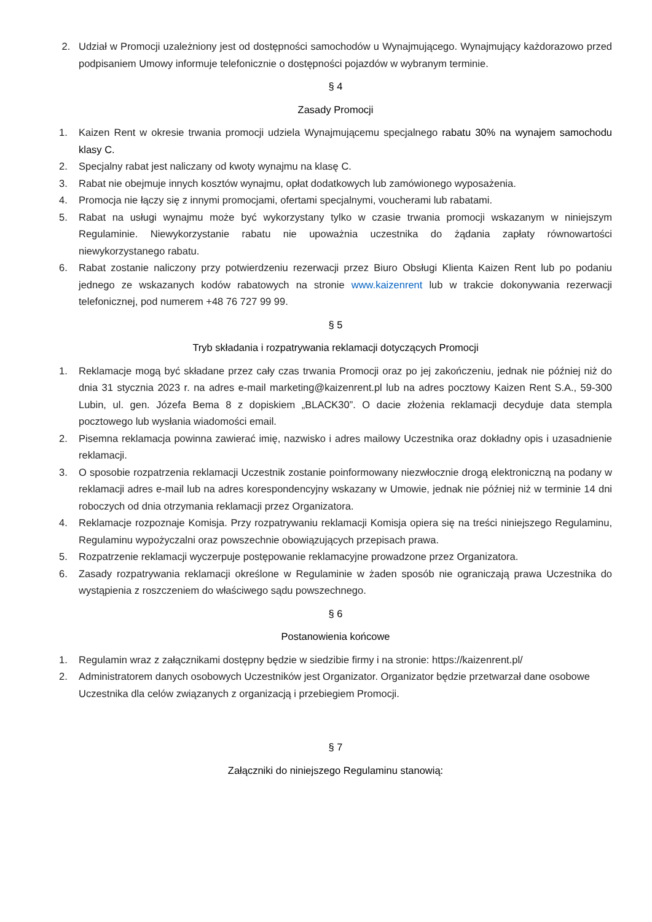2. Udział w Promocji uzależniony jest od dostępności samochodów u Wynajmującego. Wynajmujący każdorazowo przed podpisaniem Umowy informuje telefonicznie o dostępności pojazdów w wybranym terminie.
§ 4
Zasady Promocji
1. Kaizen Rent w okresie trwania promocji udziela Wynajmującemu specjalnego rabatu 30% na wynajem samochodu klasy C.
2. Specjalny rabat jest naliczany od kwoty wynajmu na klasę C.
3. Rabat nie obejmuje innych kosztów wynajmu, opłat dodatkowych lub zamówionego wyposażenia.
4. Promocja nie łączy się z innymi promocjami, ofertami specjalnymi, voucherami lub rabatami.
5. Rabat na usługi wynajmu może być wykorzystany tylko w czasie trwania promocji wskazanym w niniejszym Regulaminie. Niewykorzystanie rabatu nie upoważnia uczestnika do żądania zapłaty równowartości niewykorzystanego rabatu.
6. Rabat zostanie naliczony przy potwierdzeniu rezerwacji przez Biuro Obsługi Klienta Kaizen Rent lub po podaniu jednego ze wskazanych kodów rabatowych na stronie www.kaizenrent lub w trakcie dokonywania rezerwacji telefonicznej, pod numerem +48 76 727 99 99.
§ 5
Tryb składania i rozpatrywania reklamacji dotyczących Promocji
1. Reklamacje mogą być składane przez cały czas trwania Promocji oraz po jej zakończeniu, jednak nie później niż do dnia 31 stycznia 2023 r. na adres e-mail marketing@kaizenrent.pl lub na adres pocztowy Kaizen Rent S.A., 59-300 Lubin, ul. gen. Józefa Bema 8 z dopiskiem „BLACK30”. O dacie złożenia reklamacji decyduje data stempla pocztowego lub wysłania wiadomości email.
2. Pisemna reklamacja powinna zawierać imię, nazwisko i adres mailowy Uczestnika oraz dokładny opis i uzasadnienie reklamacji.
3. O sposobie rozpatrzenia reklamacji Uczestnik zostanie poinformowany niezwłocznie drogą elektroniczną na podany w reklamacji adres e-mail lub na adres korespondencyjny wskazany w Umowie, jednak nie później niż w terminie 14 dni roboczych od dnia otrzymania reklamacji przez Organizatora.
4. Reklamacje rozpoznaje Komisja. Przy rozpatrywaniu reklamacji Komisja opiera się na treści niniejszego Regulaminu, Regulaminu wypożyczalni oraz powszechnie obowiązujących przepisach prawa.
5. Rozpatrzenie reklamacji wyczerpuje postępowanie reklamacyjne prowadzone przez Organizatora.
6. Zasady rozpatrywania reklamacji określone w Regulaminie w żaden sposób nie ograniczają prawa Uczestnika do wystąpienia z roszczeniem do właściwego sądu powszechnego.
§ 6
Postanowienia końcowe
1. Regulamin wraz z załącznikami dostępny będzie w siedzibie firmy i na stronie: https://kaizenrent.pl/
2. Administratorem danych osobowych Uczestników jest Organizator. Organizator będzie przetwarzał dane osobowe Uczestnika dla celów związanych z organizacją i przebiegiem Promocji.
§ 7
Załączniki do niniejszego Regulaminu stanowią: